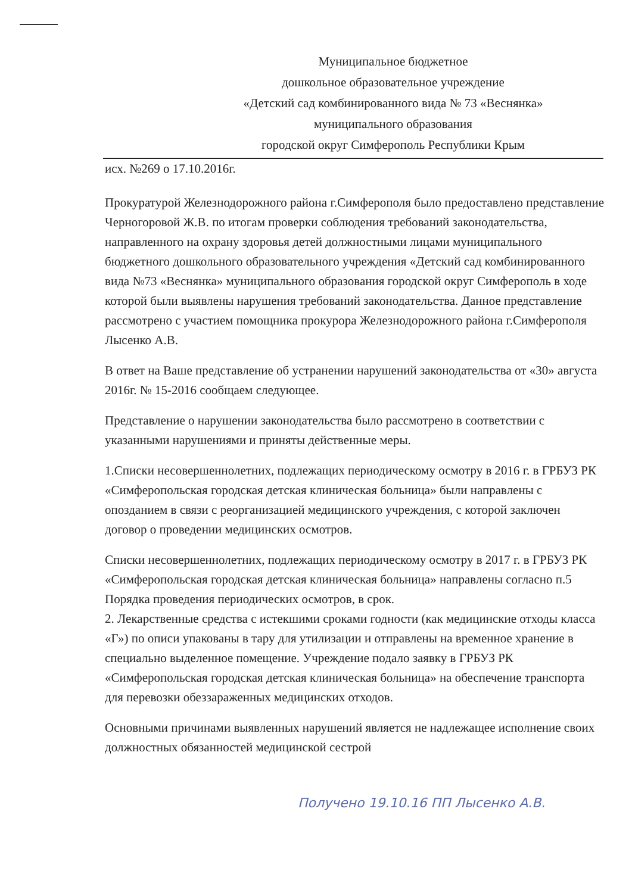Муниципальное бюджетное
дошкольное образовательное учреждение
«Детский сад комбинированного вида № 73 «Веснянка»
муниципального образования
городской округ Симферополь Республики Крым
исх. №269 о 17.10.2016г.
Прокуратурой Железнодорожного района г.Симферополя было предоставлено представление Черногоровой Ж.В. по итогам проверки соблюдения требований законодательства, направленного на охрану здоровья детей должностными лицами муниципального бюджетного дошкольного образовательного учреждения «Детский сад комбинированного вида №73 «Веснянка» муниципального образования городской округ Симферополь в ходе которой были выявлены нарушения требований законодательства. Данное представление рассмотрено с участием помощника прокурора Железнодорожного района г.Симферополя Лысенко А.В.
В ответ на Ваше представление об устранении нарушений законодательства от «30» августа 2016г. № 15-2016 сообщаем следующее.
Представление о нарушении законодательства было рассмотрено в соответствии с указанными нарушениями и приняты действенные меры.
1.Списки несовершеннолетних, подлежащих периодическому осмотру в 2016 г. в ГРБУЗ РК «Симферопольская городская детская клиническая больница» были направлены с опозданием в связи с реорганизацией медицинского учреждения, с которой заключен договор о проведении медицинских осмотров.
Списки несовершеннолетних, подлежащих периодическому осмотру в 2017 г. в ГРБУЗ РК «Симферопольская городская детская клиническая больница» направлены согласно п.5 Порядка проведения периодических осмотров, в срок.
2. Лекарственные средства с истекшими сроками годности (как медицинские отходы класса «Г») по описи упакованы в тару для утилизации и отправлены на временное хранение в специально выделенное помещение. Учреждение подало заявку в ГРБУЗ РК «Симферопольская городская детская клиническая больница» на обеспечение транспорта для перевозки обеззараженных медицинских отходов.
Основными причинами выявленных нарушений является не надлежащее исполнение своих должностных обязанностей медицинской сестрой
Получено 19.10.16 ПП Лысенко А.В.